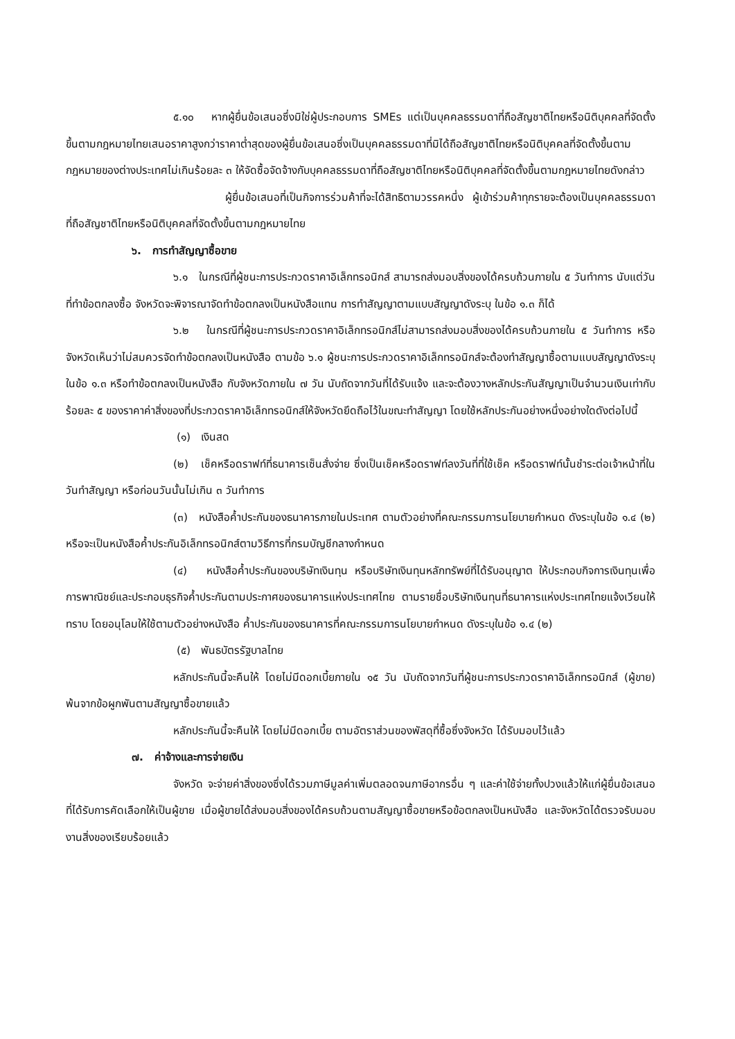๕.๑๐ หากผู้ยื่นข้อเสนอซึ่งมิใช่ผู้ประกอบการ SMEs แต่เป็นบุคคลธรรมดาที่ถือสัญชาติไทยหรือนิติบุคคลที่จัดตั้งขึ้นตามกฎหมายไทยเสนอราคาสูงกว่าราคาต่ำสุดของผู้ยื่นข้อเสนอซึ่งเป็นบุคคลธรรมดาที่มิได้ถือสัญชาติไทยหรือนิติบุคคลที่จัดตั้งขึ้นตามกฎหมายของต่างประเทศไม่เกินร้อยละ ๓ ให้จัดซื้อจัดจ้างกับบุคคลธรรมดาที่ถือสัญชาติไทยหรือนิติบุคคลที่จัดตั้งขึ้นตามกฎหมายไทยดังกล่าว
ผู้ยื่นข้อเสนอที่เป็นกิจการร่วมค้าที่จะได้สิทธิตามวรรคหนึ่ง ผู้เข้าร่วมค้าทุกรายจะต้องเป็นบุคคลธรรมดาที่ถือสัญชาติไทยหรือนิติบุคคลที่จัดตั้งขึ้นตามกฎหมายไทย
๖. การทำสัญญาซื้อขาย
๖.๑ ในกรณีที่ผู้ชนะการประกวดราคาอิเล็กทรอนิกส์ สามารถส่งมอบสิ่งของได้ครบถ้วนภายใน ๕ วันทำการ นับแต่วันที่ทำข้อตกลงซื้อ จังหวัดจะพิจารณาจัดทำข้อตกลงเป็นหนังสือแทน การทำสัญญาตามแบบสัญญาดังระบุ ในข้อ ๑.๓ ก็ได้
๖.๒ ในกรณีที่ผู้ชนะการประกวดราคาอิเล็กทรอนิกส์ไม่สามารถส่งมอบสิ่งของได้ครบถ้วนภายใน ๕ วันทำการ หรือ จังหวัดเห็นว่าไม่สมควรจัดทำข้อตกลงเป็นหนังสือ ตามข้อ ๖.๑ ผู้ชนะการประกวดราคาอิเล็กทรอนิกส์จะต้องทำสัญญาซื้อตามแบบสัญญาดังระบุในข้อ ๑.๓ หรือทำข้อตกลงเป็นหนังสือ กับจังหวัดภายใน ๗ วัน นับถัดจากวันที่ได้รับแจ้ง และจะต้องวางหลักประกันสัญญาเป็นจำนวนเงินเท่ากับร้อยละ ๕ ของราคาค่าสิ่งของที่ประกวดราคาอิเล็กทรอนิกส์ให้จังหวัดยึดถือไว้ในขณะทำสัญญา โดยใช้หลักประกันอย่างหนึ่งอย่างใดดังต่อไปนี้
(๑) เงินสด
(๒) เช็คหรือดราฟท์ที่ธนาคารเซ็นสั่งจ่าย ซึ่งเป็นเช็คหรือดราฟท์ลงวันที่ที่ใช้เช็ค หรือดราฟท์นั้นชำระต่อเจ้าหน้าที่ในวันทำสัญญา หรือก่อนวันนั้นไม่เกิน ๓ วันทำการ
(๓) หนังสือค้ำประกันของธนาคารภายในประเทศ ตามตัวอย่างที่คณะกรรมการนโยบายกำหนด ดังระบุในข้อ ๑.๔ (๒) หรือจะเป็นหนังสือค้ำประกันอิเล็กทรอนิกส์ตามวิธีการที่กรมบัญชีกลางกำหนด
(๔) หนังสือค้ำประกันของบริษัทเงินทุน หรือบริษัทเงินทุนหลักทรัพย์ที่ได้รับอนุญาต ให้ประกอบกิจการเงินทุนเพื่อการพาณิชย์และประกอบธุรกิจค้ำประกันตามประกาศของธนาคารแห่งประเทศไทย ตามรายชื่อบริษัทเงินทุนที่ธนาคารแห่งประเทศไทยแจ้งเวียนให้ทราบ โดยอนุโลมให้ใช้ตามตัวอย่างหนังสือ ค้ำประกันของธนาคารที่คณะกรรมการนโยบายกำหนด ดังระบุในข้อ ๑.๔ (๒)
(๕) พันธบัตรรัฐบาลไทย
หลักประกันนี้จะคืนให้ โดยไม่มีดอกเบี้ยภายใน ๑๕ วัน นับถัดจากวันที่ผู้ชนะการประกวดราคาอิเล็กทรอนิกส์ (ผู้ขาย) พ้นจากข้อผูกพันตามสัญญาซื้อขายแล้ว
หลักประกันนี้จะคืนให้ โดยไม่มีดอกเบี้ย ตามอัตราส่วนของพัสดุที่ซื้อซึ่งจังหวัด ได้รับมอบไว้แล้ว
๗. ค่าจ้างและการจ่ายเงิน
จังหวัด จะจ่ายค่าสิ่งของซึ่งได้รวมภาษีมูลค่าเพิ่มตลอดจนภาษีอากรอื่น ๆ และค่าใช้จ่ายทั้งปวงแล้วให้แก่ผู้ยื่นข้อเสนอที่ได้รับการคัดเลือกให้เป็นผู้ขาย เมื่อผู้ขายได้ส่งมอบสิ่งของได้ครบถ้วนตามสัญญาซื้อขายหรือข้อตกลงเป็นหนังสือ และจังหวัดได้ตรวจรับมอบงานสิ่งของเรียบร้อยแล้ว